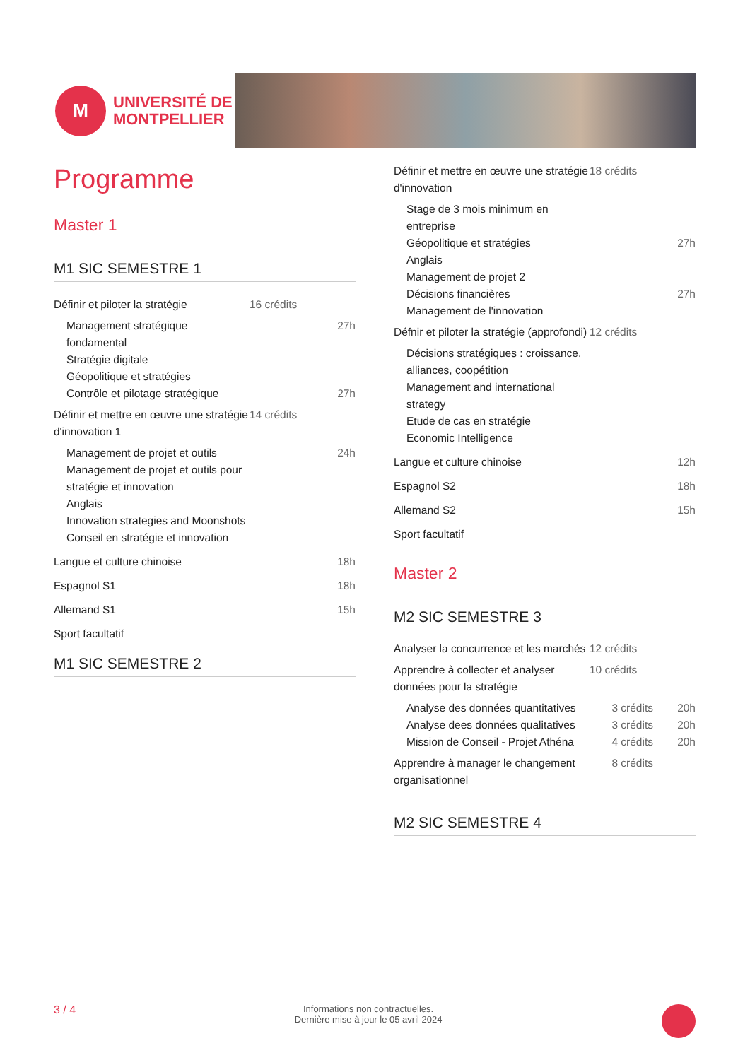M
UNIVERSITÉ DE
MONTPELLIER
Programme
Master 1
M1 SIC SEMESTRE 1
| Définir et piloter la stratégie | 16 crédits | |
| Management stratégique fondamental | | 27h |
| Stratégie digitale | | |
| Géopolitique et stratégies | | |
| Contrôle et pilotage stratégique | | 27h |
| Définir et mettre en œuvre une stratégie d'innovation 1 | 14 crédits | |
| Management de projet et outils | | 24h |
| Management de projet et outils pour stratégie et innovation | | |
| Anglais | | |
| Innovation strategies and Moonshots | | |
| Conseil en stratégie et innovation | | |
| Langue et culture chinoise | | 18h |
| Espagnol S1 | | 18h |
| Allemand S1 | | 15h |
| Sport facultatif | | |
M1 SIC SEMESTRE 2
| Définir et mettre en œuvre une stratégie d'innovation | 18 crédits | |
| Stage de 3 mois minimum en entreprise | | |
| Géopolitique et stratégies | | 27h |
| Anglais | | |
| Management de projet 2 | | |
| Décisions financières | | 27h |
| Management de l'innovation | | |
| Défnir et piloter la stratégie (approfondi) | 12 crédits | |
| Décisions stratégiques : croissance, alliances, coopétition | | |
| Management and international strategy | | |
| Etude de cas en stratégie | | |
| Economic Intelligence | | |
| Langue et culture chinoise | | 12h |
| Espagnol S2 | | 18h |
| Allemand S2 | | 15h |
| Sport facultatif | | |
Master 2
M2 SIC SEMESTRE 3
| Analyser la concurrence et les marchés | 12 crédits | |
| Apprendre à collecter et analyser données pour la stratégie | 10 crédits | |
| Analyse des données quantitatives | 3 crédits | 20h |
| Analyse dees données qualitatives | 3 crédits | 20h |
| Mission de Conseil - Projet Athéna | 4 crédits | 20h |
| Apprendre à manager le changement organisationnel | 8 crédits | |
M2 SIC SEMESTRE 4
3 / 4 Informations non contractuelles.
Dernière mise à jour le 05 avril 2024